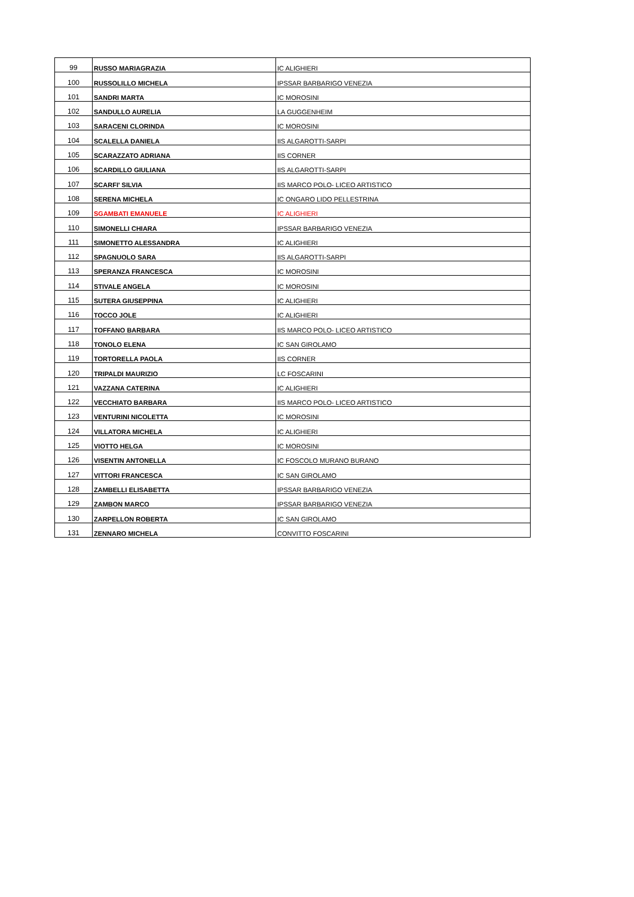| 99 | RUSSO MARIAGRAZIA | IC ALIGHIERI |
| 100 | RUSSOLILLO MICHELA | IPSSAR BARBARIGO VENEZIA |
| 101 | SANDRI MARTA | IC MOROSINI |
| 102 | SANDULLO AURELIA | LA GUGGENHEIM |
| 103 | SARACENI CLORINDA | IC MOROSINI |
| 104 | SCALELLA DANIELA | IIS ALGAROTTI-SARPI |
| 105 | SCARAZZATO ADRIANA | IIS CORNER |
| 106 | SCARDILLO GIULIANA | IIS ALGAROTTI-SARPI |
| 107 | SCARFI' SILVIA | IIS MARCO POLO- LICEO ARTISTICO |
| 108 | SERENA MICHELA | IC ONGARO LIDO PELLESTRINA |
| 109 | SGAMBATI EMANUELE | IC ALIGHIERI |
| 110 | SIMONELLI CHIARA | IPSSAR BARBARIGO VENEZIA |
| 111 | SIMONETTO ALESSANDRA | IC ALIGHIERI |
| 112 | SPAGNUOLO SARA | IIS ALGAROTTI-SARPI |
| 113 | SPERANZA FRANCESCA | IC MOROSINI |
| 114 | STIVALE ANGELA | IC MOROSINI |
| 115 | SUTERA GIUSEPPINA | IC ALIGHIERI |
| 116 | TOCCO JOLE | IC ALIGHIERI |
| 117 | TOFFANO BARBARA | IIS MARCO POLO- LICEO ARTISTICO |
| 118 | TONOLO ELENA | IC SAN GIROLAMO |
| 119 | TORTORELLA PAOLA | IIS CORNER |
| 120 | TRIPALDI MAURIZIO | LC FOSCARINI |
| 121 | VAZZANA CATERINA | IC ALIGHIERI |
| 122 | VECCHIATO BARBARA | IIS MARCO POLO- LICEO ARTISTICO |
| 123 | VENTURINI NICOLETTA | IC MOROSINI |
| 124 | VILLATORA MICHELA | IC ALIGHIERI |
| 125 | VIOTTO HELGA | IC MOROSINI |
| 126 | VISENTIN ANTONELLA | IC FOSCOLO MURANO BURANO |
| 127 | VITTORI FRANCESCA | IC SAN GIROLAMO |
| 128 | ZAMBELLI ELISABETTA | IPSSAR BARBARIGO VENEZIA |
| 129 | ZAMBON MARCO | IPSSAR BARBARIGO VENEZIA |
| 130 | ZARPELLON ROBERTA | IC SAN GIROLAMO |
| 131 | ZENNARO MICHELA | CONVITTO FOSCARINI |